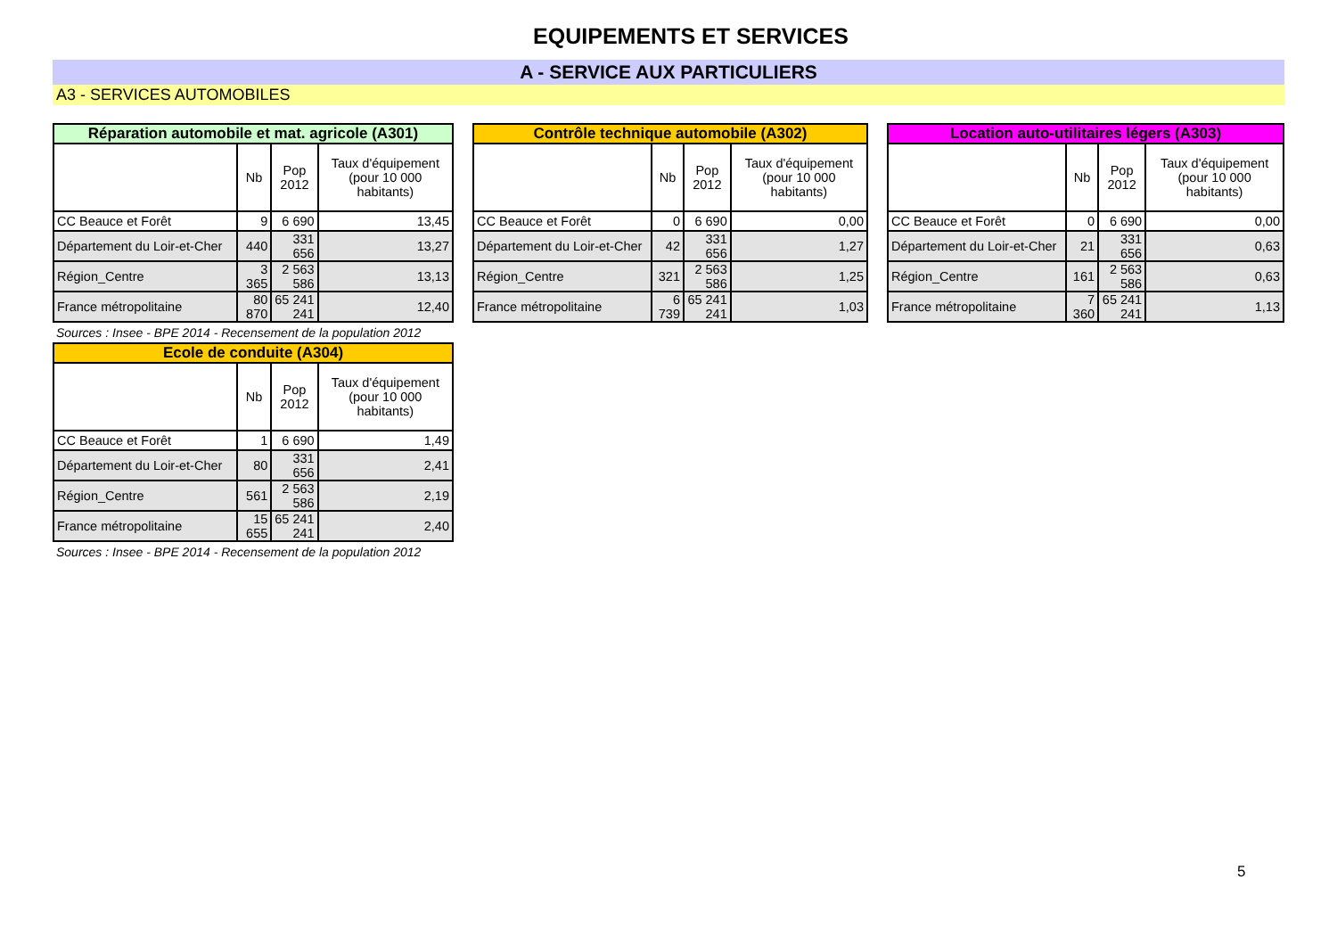EQUIPEMENTS ET SERVICES
A - SERVICE AUX PARTICULIERS
A3 - SERVICES AUTOMOBILES
| Réparation automobile et mat. agricole (A301) | | | |
| --- | --- | --- | --- |
| | Nb | Pop 2012 | Taux d'équipement (pour 10 000 habitants) |
| CC Beauce et Forêt | 9 | 6 690 | 13,45 |
| Département du Loir-et-Cher | 440 | 331 656 | 13,27 |
| Région_Centre | 3 365 | 2 563 586 | 13,13 |
| France métropolitaine | 80 870 | 65 241 241 | 12,40 |
Sources : Insee - BPE 2014 - Recensement de la population 2012
| Contrôle technique automobile (A302) | | | |
| --- | --- | --- | --- |
| | Nb | Pop 2012 | Taux d'équipement (pour 10 000 habitants) |
| CC Beauce et Forêt | 0 | 6 690 | 0,00 |
| Département du Loir-et-Cher | 42 | 331 656 | 1,27 |
| Région_Centre | 321 | 2 563 586 | 1,25 |
| France métropolitaine | 6 739 | 65 241 241 | 1,03 |
| Location auto-utilitaires légers (A303) | | | |
| --- | --- | --- | --- |
| | Nb | Pop 2012 | Taux d'équipement (pour 10 000 habitants) |
| CC Beauce et Forêt | 0 | 6 690 | 0,00 |
| Département du Loir-et-Cher | 21 | 331 656 | 0,63 |
| Région_Centre | 161 | 2 563 586 | 0,63 |
| France métropolitaine | 7 360 | 65 241 241 | 1,13 |
| Ecole de conduite (A304) | | | |
| --- | --- | --- | --- |
| | Nb | Pop 2012 | Taux d'équipement (pour 10 000 habitants) |
| CC Beauce et Forêt | 1 | 6 690 | 1,49 |
| Département du Loir-et-Cher | 80 | 331 656 | 2,41 |
| Région_Centre | 561 | 2 563 586 | 2,19 |
| France métropolitaine | 15 655 | 65 241 241 | 2,40 |
Sources : Insee - BPE 2014 - Recensement de la population 2012
5